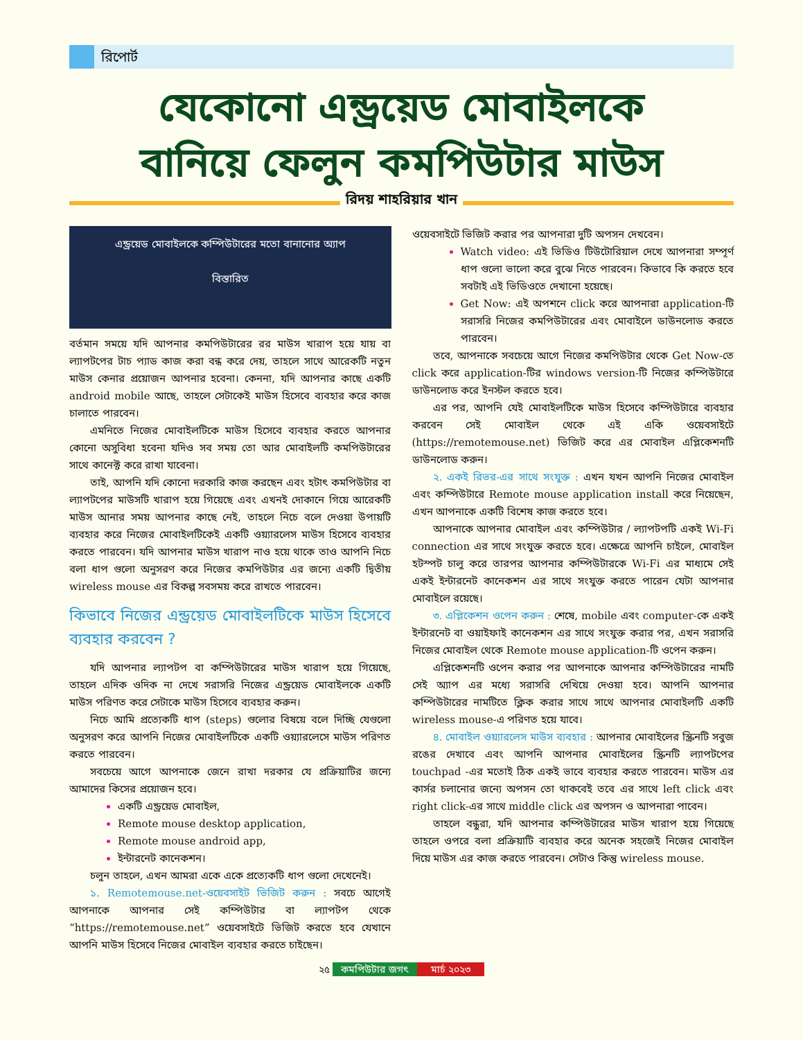রিপোর্ট
যেকোনো এন্ড্রয়েড মোবাইলকে
বানিয়ে ফেলুন কমপিউটার মাউস
রিদয় শাহরিয়ার খান
এন্ড্রয়েড মোবাইলকে কম্পিউটারের মতো বানানোর অ্যাপ
বিস্তারিত
বর্তমান সময়ে যদি আপনার কমপিউটারের রর মাউস খারাপ হয়ে যায় বা ল্যাপটপের টাচ প্যাড কাজ করা বন্ধ করে দেয়, তাহলে সাথে আরেকটি নতুন মাউস কেনার প্রয়োজন আপনার হবেনা। কেননা, যদি আপনার কাছে একটি android mobile আছে, তাহলে সেটাকেই মাউস হিসেবে ব্যবহার করে কাজ চালাতে পারবেন।
এমনিতে নিজের মোবাইলটিকে মাউস হিসেবে ব্যবহার করতে আপনার কোনো অসুবিধা হবেনা যদিও সব সময় তো আর মোবাইলটি কমপিউটারের সাথে কানেক্ট করে রাখা যাবেনা।
তাই, আপনি যদি কোনো দরকারি কাজ করছেন এবং হটাৎ কমপিউটার বা ল্যাপটপের মাউসটি খারাপ হয়ে গিয়েছে এবং এখনই দোকানে গিয়ে আরেকটি মাউস আনার সময় আপনার কাছে নেই, তাহলে নিচে বলে দেওয়া উপায়টি ব্যবহার করে নিজের মোবাইলটিকেই একটি ওয়্যারলেস মাউস হিসেবে ব্যবহার করতে পারবেন। যদি আপনার মাউস খারাপ নাও হয়ে থাকে তাও আপনি নিচে বলা ধাপ গুলো অনুসরণ করে নিজের কমপিউটার এর জন্যে একটি দ্বিতীয় wireless mouse এর বিকল্প সবসময় করে রাখতে পারবেন।
কিভাবে নিজের এন্ড্রয়েড মোবাইলটিকে মাউস হিসেবে ব্যবহার করবেন ?
যদি আপনার ল্যাপটপ বা কম্পিউটারের মাউস খারাপ হয়ে গিয়েছে, তাহলে এদিক ওদিক না দেখে সরাসরি নিজের এন্ড্রয়েড মোবাইলকে একটি মাউস পরিণত করে সেটাকে মাউস হিসেবে ব্যবহার করুন।
নিচে আমি প্রত্যেকটি ধাপ (steps) গুলোর বিষয়ে বলে দিচ্ছি যেগুলো অনুসরণ করে আপনি নিজের মোবাইলটিকে একটি ওয়্যারলেসে মাউস পরিণত করতে পারবেন।
সবচেয়ে আগে আপনাকে জেনে রাখা দরকার যে প্রক্রিয়াটির জন্যে আমাদের কিসের প্রয়োজন হবে।
একটি এন্ড্রয়েড মোবাইল,
Remote mouse desktop application,
Remote mouse android app,
ইন্টারনেট কানেকশন।
চলুন তাহলে, এখন আমরা একে একে প্রত্যেকটি ধাপ গুলো দেখেনেই।
১. Remotemouse.net-ওয়েবসাইট ভিজিট করুন : সবচে আগেই আপনাকে আপনার সেই কম্পিউটার বা ল্যাপটপ থেকে “https://remotemouse.net” ওয়েবসাইটে ভিজিট করতে হবে যেখানে আপনি মাউস হিসেবে নিজের মোবাইল ব্যবহার করতে চাইছেন।
ওয়েবসাইটে ভিজিট করার পর আপনারা দুটি অপসন দেখবেন।
Watch video: এই ভিডিও টিউটোরিয়াল দেখে আপনারা সম্পূর্ণ ধাপ গুলো ভালো করে বুঝে নিতে পারবেন। কিভাবে কি করতে হবে সবটাই এই ভিডিওতে দেখানো হয়েছে।
Get Now: এই অপশনে click করে আপনারা application-টি সরাসরি নিজের কমপিউটারের এবং মোবাইলে ডাউনলোড করতে পারবেন।
তবে, আপনাকে সবচেয়ে আগে নিজের কমপিউটার থেকে Get Now-তে click করে application-টির windows version-টি নিজের কম্পিউটারে ডাউনলোড করে ইনস্টল করতে হবে।
এর পর, আপনি যেই মোবাইলটিকে মাউস হিসেবে কম্পিউটারে ব্যবহার করবেন সেই মোবাইল থেকে এই একি ওয়েবসাইটে (https://remotemouse.net) ভিজিট করে এর মোবাইল এপ্লিকেশনটি ডাউনলোড করুন।
২. একই রিভর-এর সাথে সংযুক্ত : এখন যখন আপনি নিজের মোবাইল এবং কম্পিউটারে Remote mouse application install করে নিয়েছেন, এখন আপনাকে একটি বিশেষ কাজ করতে হবে।
আপনাকে আপনার মোবাইল এবং কম্পিউটার / ল্যাপটপটি একই Wi-Fi connection এর সাথে সংযুক্ত করতে হবে। এক্ষেত্রে আপনি চাইলে, মোবাইল হটস্পট চালু করে তারপর আপনার কম্পিউটারকে Wi-Fi এর মাধ্যমে সেই একই ইন্টারনেট কানেকশন এর সাথে সংযুক্ত করতে পারেন যেটা আপনার মোবাইলে রয়েছে।
৩. এপ্লিকেশন ওপেন করুন : শেষে, mobile এবং computer-কে একই ইন্টারনেট বা ওয়াইফাই কানেকশন এর সাথে সংযুক্ত করার পর, এখন সরাসরি নিজের মোবাইল থেকে Remote mouse application-টি ওপেন করুন।
এপ্লিকেশনটি ওপেন করার পর আপনাকে আপনার কম্পিউটারের নামটি সেই অ্যাপ এর মধ্যে সরাসরি দেখিয়ে দেওয়া হবে। আপনি আপনার কম্পিউটারের নামটিতে ক্লিক করার সাথে সাথে আপনার মোবাইলটি একটি wireless mouse-এ পরিণত হয়ে যাবে।
৪. মোবাইল ওয়্যারলেস মাউস ব্যবহার : আপনার মোবাইলের স্ক্রিনটি সবুজ রঙের দেখাবে এবং আপনি আপনার মোবাইলের স্ক্রিনটি ল্যাপটপের touchpad -এর মতোই ঠিক একই ভাবে ব্যবহার করতে পারবেন। মাউস এর কার্সর চলানোর জন্যে অপসন তো থাকবেই তবে এর সাথে left click এবং right click-এর সাথে middle click এর অপসন ও আপনারা পাবেন।
তাহলে বন্ধুরা, যদি আপনার কম্পিউটারের মাউস খারাপ হয়ে গিয়েছে তাহলে ওপরে বলা প্রক্রিয়াটি ব্যবহার করে অনেক সহজেই নিজের মোবাইল দিয়ে মাউস এর কাজ করতে পারবেন। সেটাও কিন্তু wireless mouse.
২৫ কমপিউটার জগৎ মার্চ ২০২৩